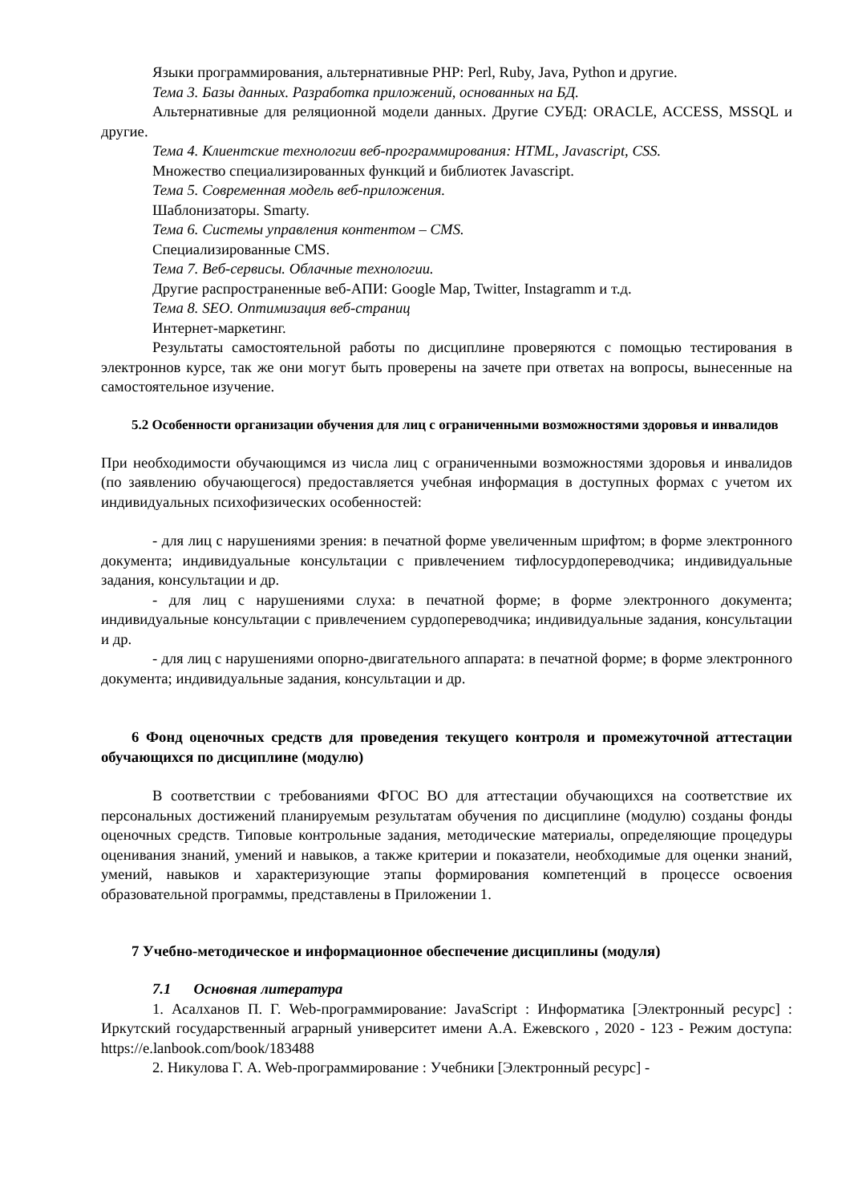Языки программирования, альтернативные PHP: Perl, Ruby, Java, Python и другие.
Тема 3. Базы данных. Разработка приложений, основанных на БД.
Альтернативные для реляционной модели данных. Другие СУБД: ORACLE, ACCESS, MSSQL и другие.
Тема 4. Клиентские технологии веб-программирования: HTML, Javascript, CSS.
Множество специализированных функций и библиотек Javascript.
Тема 5. Современная модель веб-приложения.
Шаблонизаторы. Smarty.
Тема 6. Системы управления контентом – CMS.
Специализированные CMS.
Тема 7. Веб-сервисы. Облачные технологии.
Другие распространенные веб-АПИ: Google Map, Twitter, Instagramm и т.д.
Тема 8. SEO. Оптимизация веб-страниц
Интернет-маркетинг.
Результаты самостоятельной работы по дисциплине проверяются с помощью тестирования в электроннов курсе, так же они могут быть проверены на зачете при ответах на вопросы, вынесенные на самостоятельное изучение.
5.2 Особенности организации обучения для лиц с ограниченными возможностями здоровья и инвалидов
При необходимости обучающимся из числа лиц с ограниченными возможностями здоровья и инвалидов (по заявлению обучающегося) предоставляется учебная информация в доступных формах с учетом их индивидуальных психофизических особенностей:
- для лиц с нарушениями зрения: в печатной форме увеличенным шрифтом; в форме электронного документа; индивидуальные консультации с привлечением тифлосурдопереводчика; индивидуальные задания, консультации и др.
- для лиц с нарушениями слуха: в печатной форме; в форме электронного документа; индивидуальные консультации с привлечением сурдопереводчика; индивидуальные задания, консультации и др.
- для лиц с нарушениями опорно-двигательного аппарата: в печатной форме; в форме электронного документа; индивидуальные задания, консультации и др.
6 Фонд оценочных средств для проведения текущего контроля и промежуточной аттестации обучающихся по дисциплине (модулю)
В соответствии с требованиями ФГОС ВО для аттестации обучающихся на соответствие их персональных достижений планируемым результатам обучения по дисциплине (модулю) созданы фонды оценочных средств. Типовые контрольные задания, методические материалы, определяющие процедуры оценивания знаний, умений и навыков, а также критерии и показатели, необходимые для оценки знаний, умений, навыков и характеризующие этапы формирования компетенций в процессе освоения образовательной программы, представлены в Приложении 1.
7 Учебно-методическое и информационное обеспечение дисциплины (модуля)
7.1 Основная литература
1. Асалханов П. Г. Web-программирование: JavaScript : Информатика [Электронный ресурс] : Иркутский государственный аграрный университет имени А.А. Ежевского , 2020 - 123 - Режим доступа: https://e.lanbook.com/book/183488
2. Никулова Г. А. Web-программирование : Учебники [Электронный ресурс] -